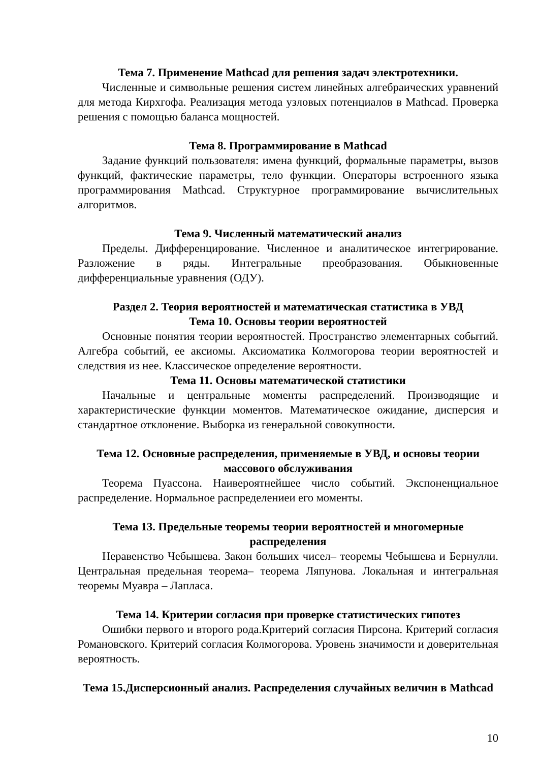Тема 7. Применение Mathcad для решения задач электротехники.
Численные и символьные решения систем линейных алгебраических уравнений для метода Кирхгофа. Реализация метода узловых потенциалов в Mathcad. Проверка решения с помощью баланса мощностей.
Тема 8. Программирование в Mathcad
Задание функций пользователя: имена функций, формальные параметры, вызов функций, фактические параметры, тело функции. Операторы встроенного языка программирования Mathcad. Структурное программирование вычислительных алгоритмов.
Тема 9. Численный математический анализ
Пределы. Дифференцирование. Численное и аналитическое интегрирование. Разложение в ряды. Интегральные преобразования. Обыкновенные дифференциальные уравнения (ОДУ).
Раздел 2. Теория вероятностей и математическая статистика в УВД
Тема 10. Основы теории вероятностей
Основные понятия теории вероятностей. Пространство элементарных событий. Алгебра событий, ее аксиомы. Аксиоматика Колмогорова теории вероятностей и следствия из нее. Классическое определение вероятности.
Тема 11. Основы математической статистики
Начальные и центральные моменты распределений. Производящие и характеристические функции моментов. Математическое ожидание, дисперсия и стандартное отклонение. Выборка из генеральной совокупности.
Тема 12. Основные распределения, применяемые в УВД, и основы теории массового обслуживания
Теорема Пуассона. Наивероятнейшее число событий. Экспоненциальное распределение. Нормальное распределениеи его моменты.
Тема 13. Предельные теоремы теории вероятностей и многомерные распределения
Неравенство Чебышева. Закон больших чисел– теоремы Чебышева и Бернулли. Центральная предельная теорема– теорема Ляпунова. Локальная и интегральная теоремы Муавра – Лапласа.
Тема 14. Критерии согласия при проверке статистических гипотез
Ошибки первого и второго рода.Критерий согласия Пирсона. Критерий согласия Романовского. Критерий согласия Колмогорова. Уровень значимости и доверительная вероятность.
Тема 15.Дисперсионный анализ. Распределения случайных величин в Mathcad
10